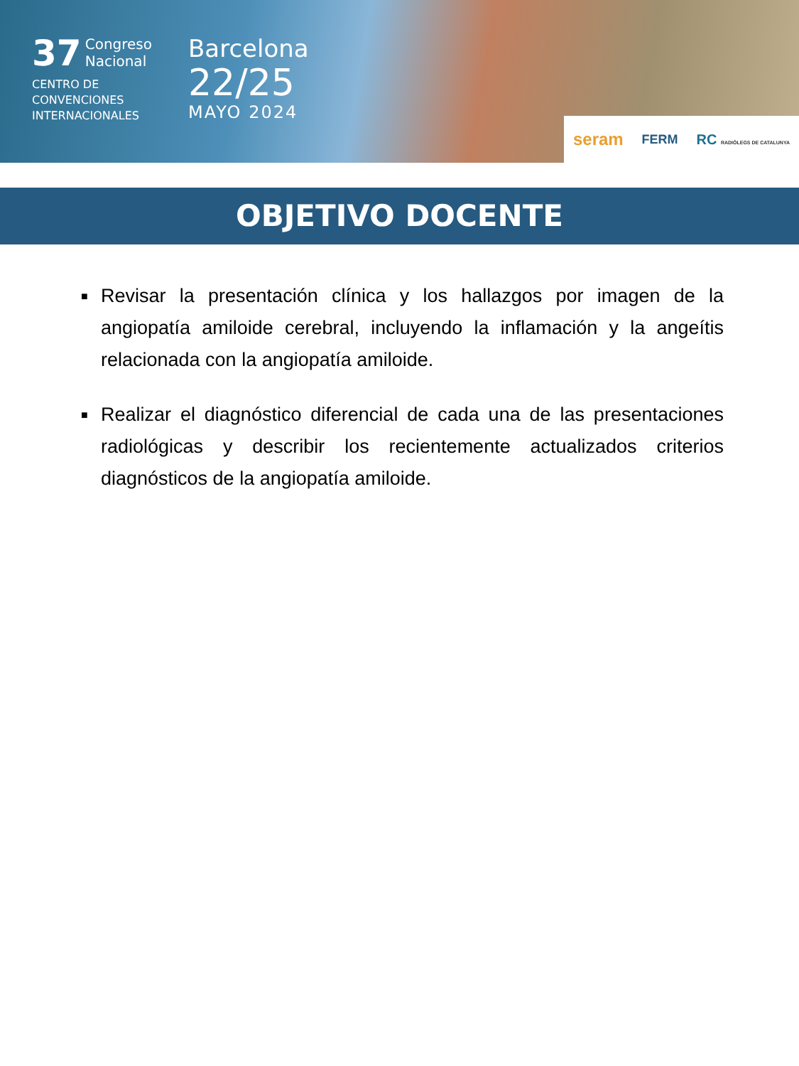37 Congreso
Nacional
CENTRO DE
CONVENCIONES
INTERNACIONALES
Barcelona
22/25
MAYO 2024
seram FERM RC RADIÒLEGS DE CATALUNYA
OBJETIVO DOCENTE
■ Revisar la presentación clínica y los hallazgos por imagen de la angiopatía amiloide cerebral, incluyendo la inflamación y la angeítis relacionada con la angiopatía amiloide.
■ Realizar el diagnóstico diferencial de cada una de las presentaciones radiológicas y describir los recientemente actualizados criterios diagnósticos de la angiopatía amiloide.